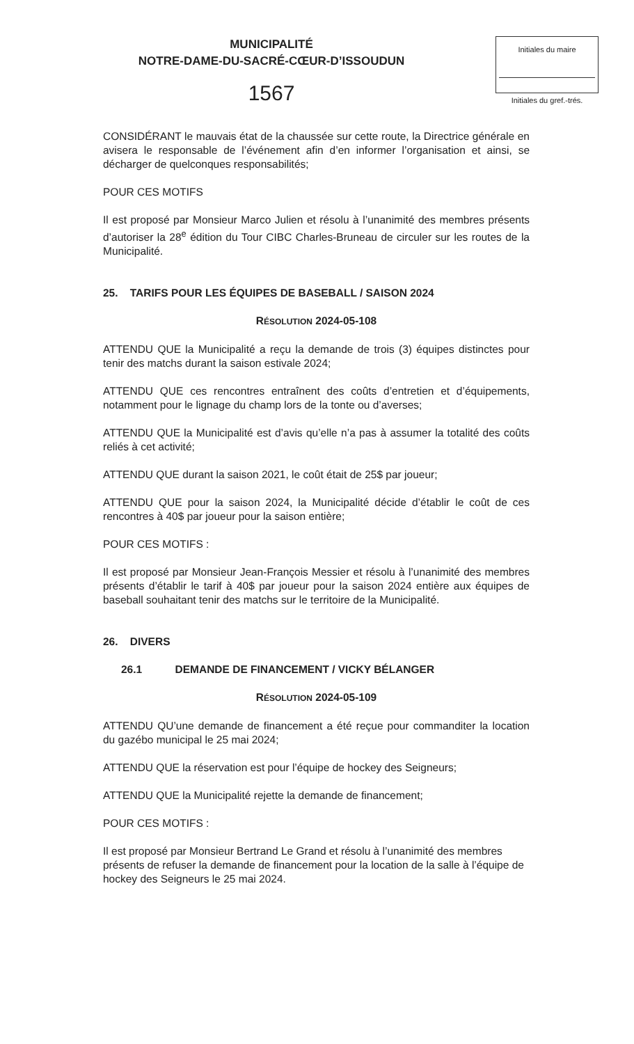MUNICIPALITÉ
NOTRE-DAME-DU-SACRÉ-CŒUR-D’ISSOUDUN
1567
Initiales du maire
Initiales du gref.-trés.
CONSIDÉRANT le mauvais état de la chaussée sur cette route, la Directrice générale en avisera le responsable de l’événement afin d’en informer l’organisation et ainsi, se décharger de quelconques responsabilités;
POUR CES MOTIFS
Il est proposé par Monsieur Marco Julien et résolu à l’unanimité des membres présents d’autoriser la 28<sup>e</sup> édition du Tour CIBC Charles-Bruneau de circuler sur les routes de la Municipalité.
25. TARIFS POUR LES ÉQUIPES DE BASEBALL / SAISON 2024
RÉSOLUTION 2024-05-108
ATTENDU QUE la Municipalité a reçu la demande de trois (3) équipes distinctes pour tenir des matchs durant la saison estivale 2024;
ATTENDU QUE ces rencontres entraînent des coûts d’entretien et d’équipements, notamment pour le lignage du champ lors de la tonte ou d’averses;
ATTENDU QUE la Municipalité est d’avis qu’elle n’a pas à assumer la totalité des coûts reliés à cet activité;
ATTENDU QUE durant la saison 2021, le coût était de 25$ par joueur;
ATTENDU QUE pour la saison 2024, la Municipalité décide d’établir le coût de ces rencontres à 40$ par joueur pour la saison entière;
POUR CES MOTIFS :
Il est proposé par Monsieur Jean-François Messier et résolu à l’unanimité des membres présents d’établir le tarif à 40$ par joueur pour la saison 2024 entière aux équipes de baseball souhaitant tenir des matchs sur le territoire de la Municipalité.
26. DIVERS
26.1 DEMANDE DE FINANCEMENT / VICKY BÉLANGER
RÉSOLUTION 2024-05-109
ATTENDU QU’une demande de financement a été reçue pour commanditer la location du gazébo municipal le 25 mai 2024;
ATTENDU QUE la réservation est pour l’équipe de hockey des Seigneurs;
ATTENDU QUE la Municipalité rejette la demande de financement;
POUR CES MOTIFS :
Il est proposé par Monsieur Bertrand Le Grand et résolu à l’unanimité des membres présents de refuser la demande de financement pour la location de la salle à l’équipe de hockey des Seigneurs le 25 mai 2024.